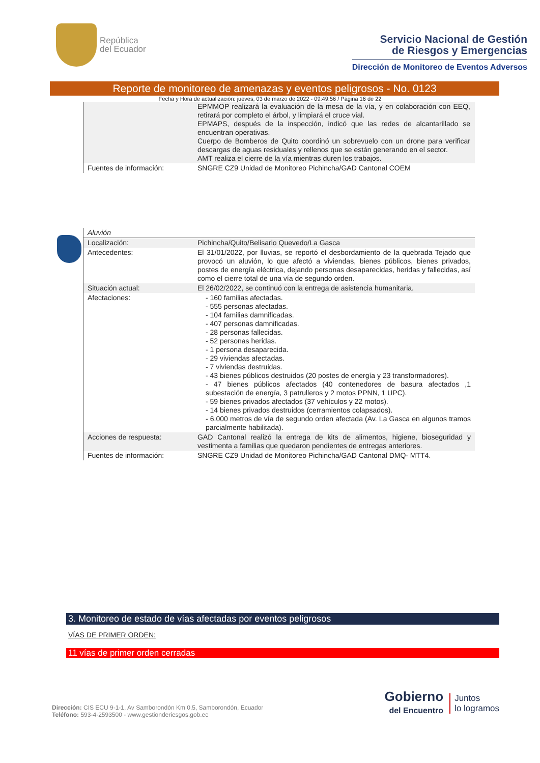República
del Ecuador
Servicio Nacional de Gestión
de Riesgos y Emergencias
Dirección de Monitoreo de Eventos Adversos
Reporte de monitoreo de amenazas y eventos peligrosos - No. 0123
Fecha y Hora de actualización: jueves, 03 de marzo de 2022 - 09:49:56 / Página 16 de 22
| | EPMMOP realizará la evaluación de la mesa de la vía, y en colaboración con EEQ, retirará por completo el árbol, y limpiará el cruce vial. EPMAPS, después de la inspección, indicó que las redes de alcantarillado se encuentran operativas. Cuerpo de Bomberos de Quito coordinó un sobrevuelo con un drone para verificar descargas de aguas residuales y rellenos que se están generando en el sector. AMT realiza el cierre de la vía mientras duren los trabajos. |
| Fuentes de información: | SNGRE CZ9 Unidad de Monitoreo Pichincha/GAD Cantonal COEM |
| Aluvión | |
| Localización: | Pichincha/Quito/Belisario Quevedo/La Gasca |
| Antecedentes: | El 31/01/2022, por lluvias, se reportó el desbordamiento de la quebrada Tejado que provocó un aluvión, lo que afectó a viviendas, bienes públicos, bienes privados, postes de energía eléctrica, dejando personas desaparecidas, heridas y fallecidas, así como el cierre total de una vía de segundo orden. |
| Situación actual: | El 26/02/2022, se continuó con la entrega de asistencia humanitaria. |
| Afectaciones: | - 160 familias afectadas. - 555 personas afectadas. - 104 familias damnificadas. - 407 personas damnificadas. - 28 personas fallecidas. - 52 personas heridas. - 1 persona desaparecida. - 29 viviendas afectadas. - 7 viviendas destruidas. - 43 bienes públicos destruidos (20 postes de energía y 23 transformadores). - 47 bienes públicos afectados (40 contenedores de basura afectados ,1 subestación de energía, 3 patrulleros y 2 motos PPNN, 1 UPC). - 59 bienes privados afectados (37 vehículos y 22 motos). - 14 bienes privados destruidos (cerramientos colapsados). - 6.000 metros de vía de segundo orden afectada (Av. La Gasca en algunos tramos parcialmente habilitada). |
| Acciones de respuesta: | GAD Cantonal realizó la entrega de kits de alimentos, higiene, bioseguridad y vestimenta a familias que quedaron pendientes de entregas anteriores. |
| Fuentes de información: | SNGRE CZ9 Unidad de Monitoreo Pichincha/GAD Cantonal DMQ- MTT4. |
3. Monitoreo de estado de vías afectadas por eventos peligrosos
VÍAS DE PRIMER ORDEN:
11 vías de primer orden cerradas
Dirección: CIS ECU 9-1-1, Av Samborondón Km 0.5, Samborondón, Ecuador
Teléfono: 593-4-2593500 - www.gestionderiesgos.gob.ec
Gobierno
del Encuentro
Juntos
lo logramos